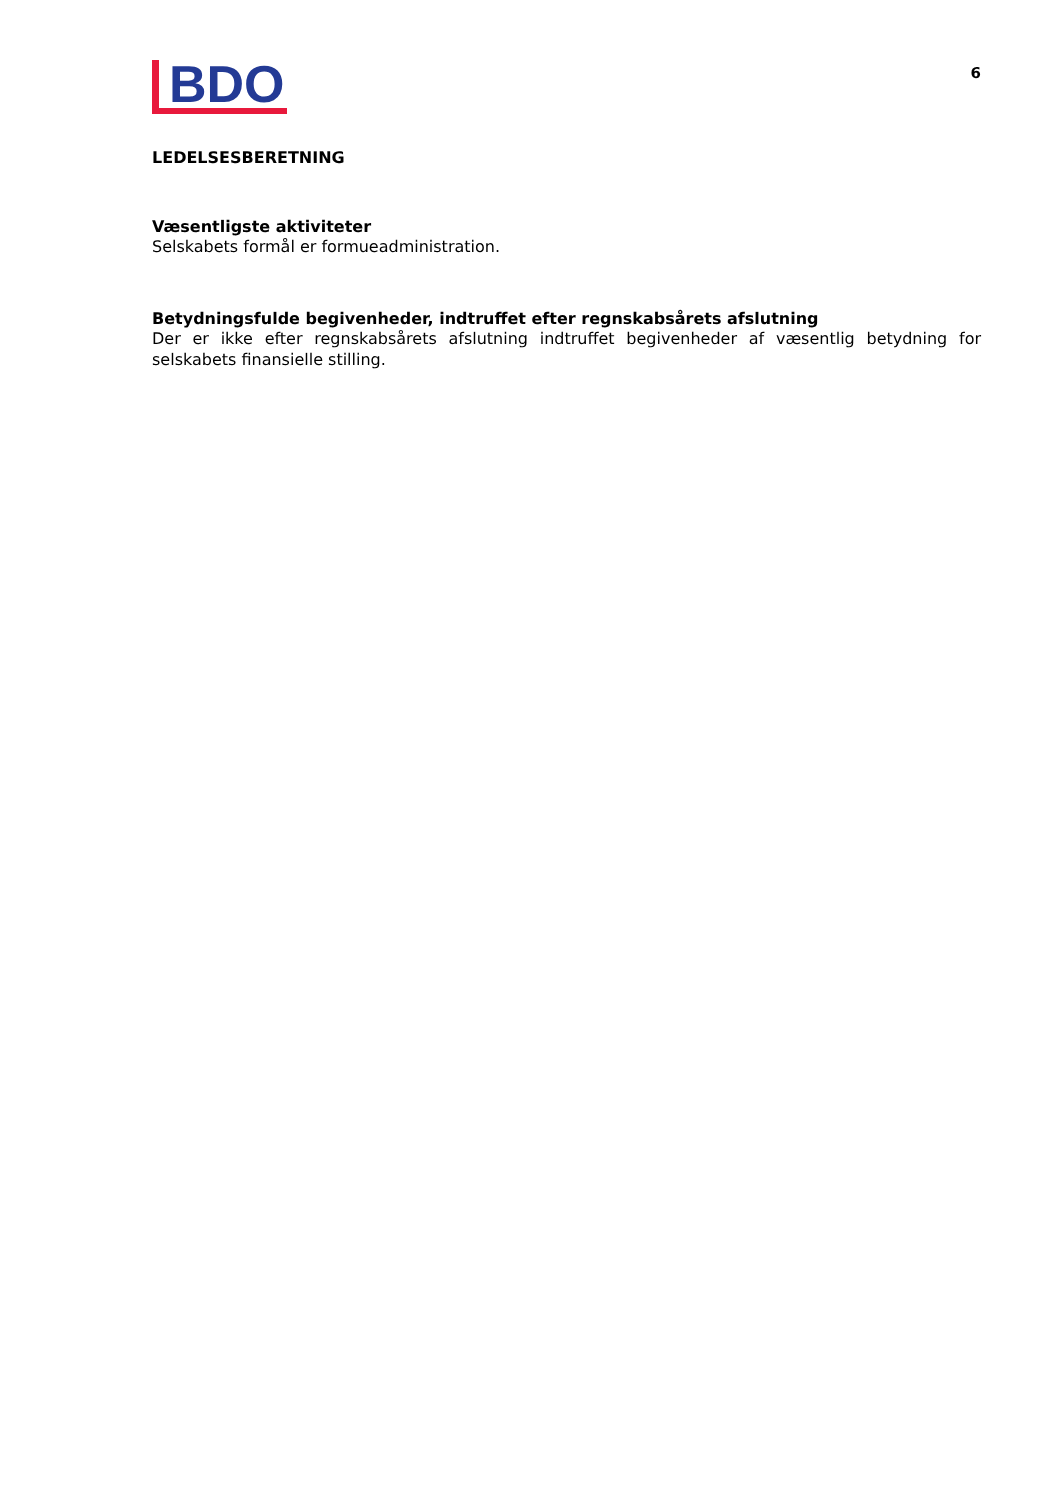BDO
6
LEDELSESBERETNING
Væsentligste aktiviteter
Selskabets formål er formueadministration.
Betydningsfulde begivenheder, indtruffet efter regnskabsårets afslutning
Der er ikke efter regnskabsårets afslutning indtruffet begivenheder af væsentlig betydning for selskabets finansielle stilling.